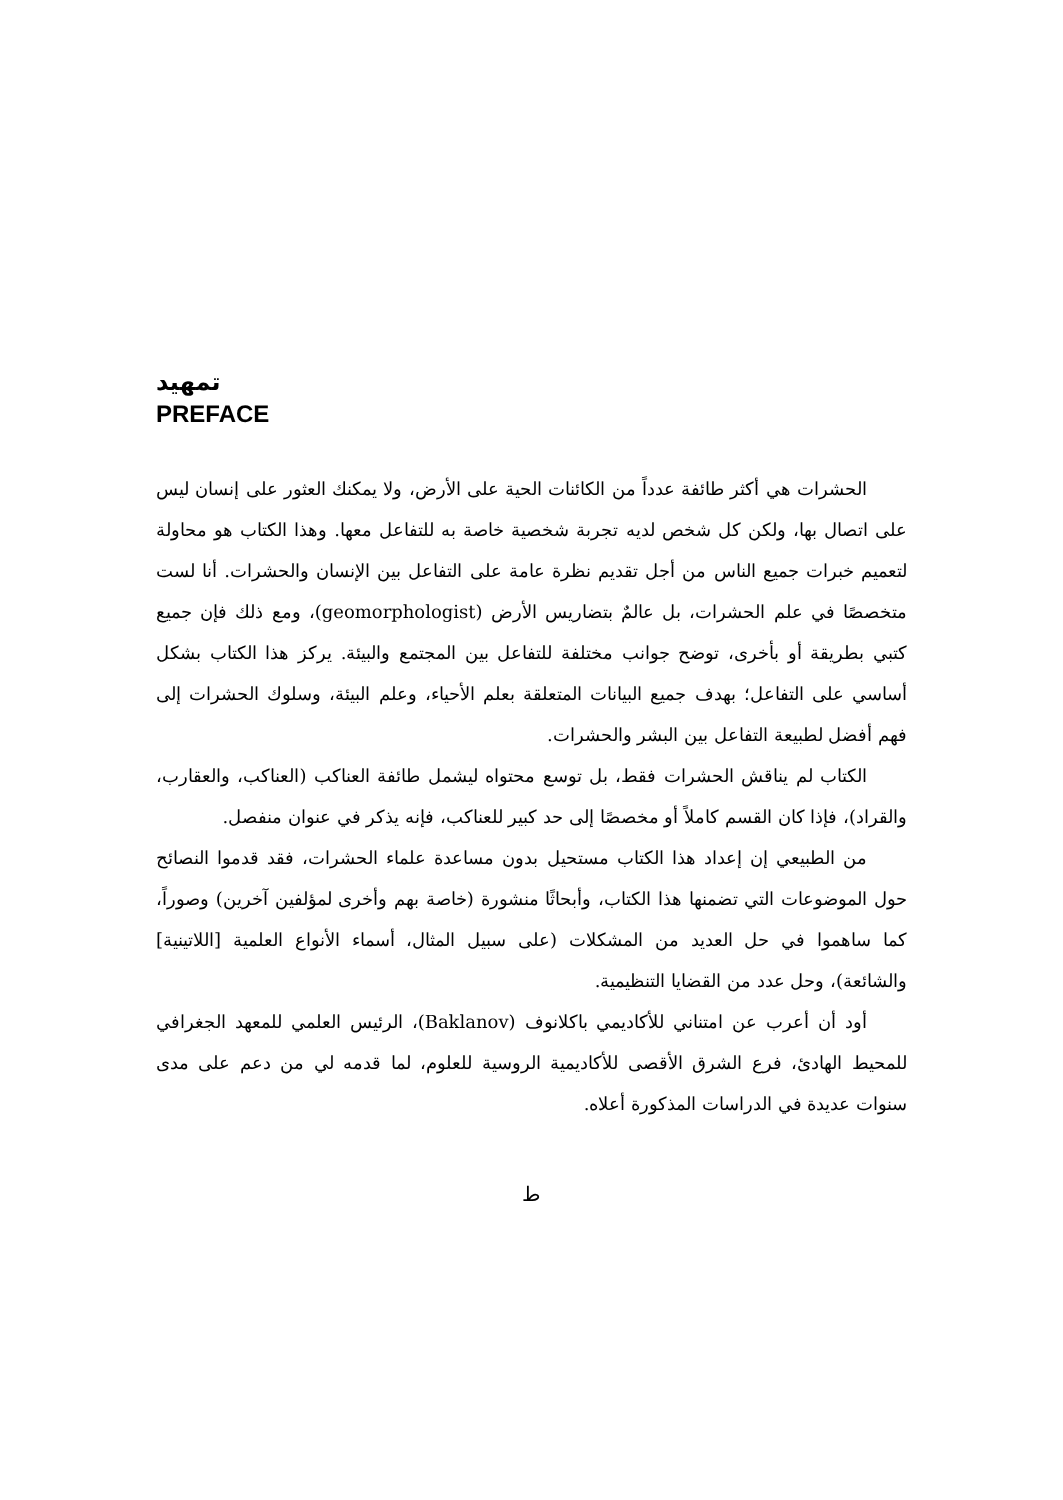تمهيد
PREFACE
الحشرات هي أكثر طائفة عدداً من الكائنات الحية على الأرض، ولا يمكنك العثور على إنسان ليس على اتصال بها، ولكن كل شخص لديه تجربة شخصية خاصة به للتفاعل معها. وهذا الكتاب هو محاولة لتعميم خبرات جميع الناس من أجل تقديم نظرة عامة على التفاعل بين الإنسان والحشرات. أنا لست متخصصًا في علم الحشرات، بل عالمٌ بتضاريس الأرض (geomorphologist)، ومع ذلك فإن جميع كتبي بطريقة أو بأخرى، توضح جوانب مختلفة للتفاعل بين المجتمع والبيئة. يركز هذا الكتاب بشكل أساسي على التفاعل؛ بهدف جميع البيانات المتعلقة بعلم الأحياء، وعلم البيئة، وسلوك الحشرات إلى فهم أفضل لطبيعة التفاعل بين البشر والحشرات.
الكتاب لم يناقش الحشرات فقط، بل توسع محتواه ليشمل طائفة العناكب (العناكب، والعقارب، والقراد)، فإذا كان القسم كاملاً أو مخصصًا إلى حد كبير للعناكب، فإنه يذكر في عنوان منفصل.
من الطبيعي إن إعداد هذا الكتاب مستحيل بدون مساعدة علماء الحشرات، فقد قدموا النصائح حول الموضوعات التي تضمنها هذا الكتاب، وأبحاثًا منشورة (خاصة بهم وأخرى لمؤلفين آخرين) وصوراً، كما ساهموا في حل العديد من المشكلات (على سبيل المثال، أسماء الأنواع العلمية [اللاتينية] والشائعة)، وحل عدد من القضايا التنظيمية.
أود أن أعرب عن امتناني للأكاديمي باكلانوف (Baklanov)، الرئيس العلمي للمعهد الجغرافي للمحيط الهادئ، فرع الشرق الأقصى للأكاديمية الروسية للعلوم، لما قدمه لي من دعم على مدى سنوات عديدة في الدراسات المذكورة أعلاه.
ط